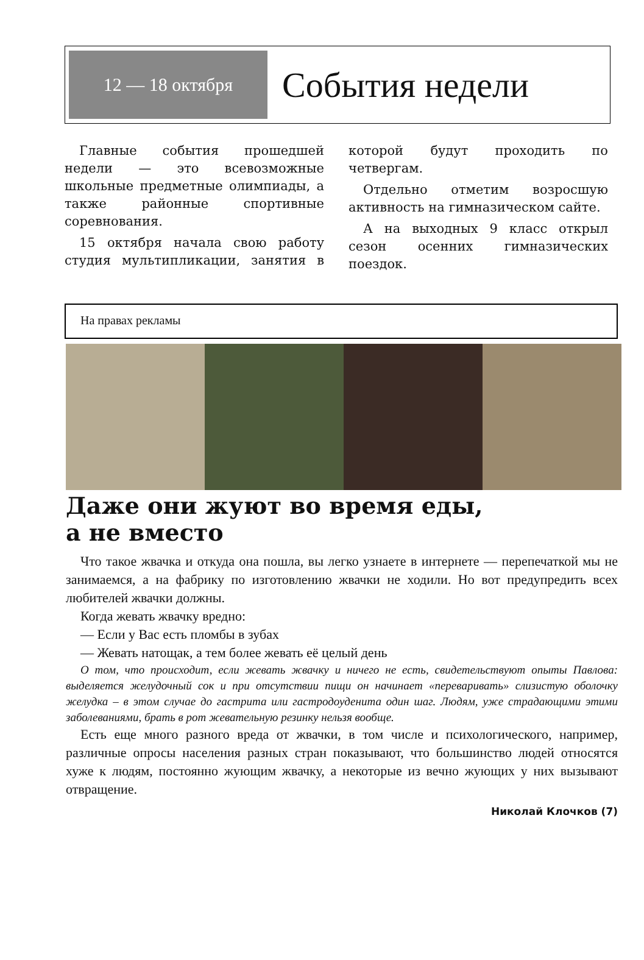12 — 18 октября
События недели
Главные события прошедшей недели — это всевозможные школьные предметные олимпиады, а также районные спортивные соревнования.
15 октября начала свою работу студия мультипликации, занятия в которой будут проходить по четвергам.
Отдельно отметим возросшую активность на гимназическом сайте.
А на выходных 9 класс открыл сезон осенних гимназических поездок.
На правах рекламы
Даже они жуют во время еды,
а не вместо
Что такое жвачка и откуда она пошла, вы легко узнаете в интернете — перепечаткой мы не занимаемся, а на фабрику по изготовлению жвачки не ходили. Но вот предупредить всех любителей жвачки должны.
Когда жевать жвачку вредно:
— Если у Вас есть пломбы в зубах
— Жевать натощак, а тем более жевать её целый день
О том, что происходит, если жевать жвачку и ничего не есть, свидетельствуют опыты Павлова: выделяется желудочный сок и при отсутствии пищи он начинает «переваривать» слизистую оболочку желудка – в этом случае до гастрита или гастродоуденита один шаг. Людям, уже страдающими этими заболеваниями, брать в рот жевательную резинку нельзя вообще.
Есть еще много разного вреда от жвачки, в том числе и психологического, например, различные опросы населения разных стран показывают, что большинство людей относятся хуже к людям, постоянно жующим жвачку, а некоторые из вечно жующих у них вызывают отвращение.
Николай Клочков (7)